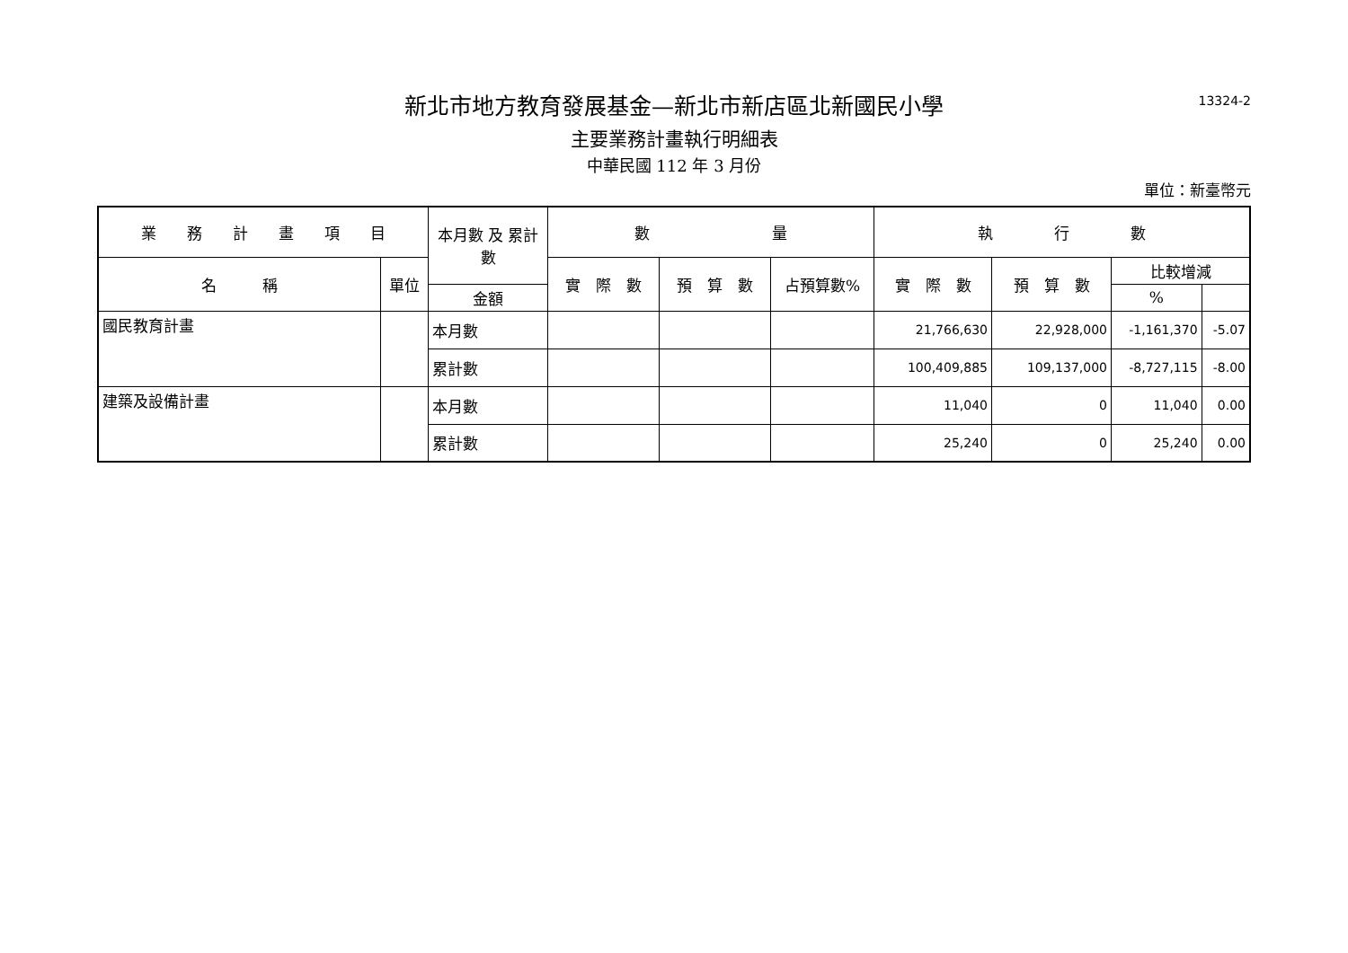13324-2
新北市地方教育發展基金—新北市新店區北新國民小學
主要業務計畫執行明細表
中華民國 112 年 3 月份
單位：新臺幣元
| 業 務 計 畫 項 目 | | 本月數 及 累計數 | 數 量 | | | 執 行 數 | | | |
| --- | --- | --- | --- | --- | --- | --- | --- | --- | --- |
| 名 稱 | 單位 | | 實 際 數 | 預 算 數 | 占預算數% | 實 際 數 | 預 算 數 | 比較增減 | |
| | | 金額 | | | | | | % | |
| 國民教育計畫 | | 本月數 | | | | 21,766,630 | 22,928,000 | -1,161,370 | -5.07 |
| | | 累計數 | | | | 100,409,885 | 109,137,000 | -8,727,115 | -8.00 |
| 建築及設備計畫 | | 本月數 | | | | 11,040 | 0 | 11,040 | 0.00 |
| | | 累計數 | | | | 25,240 | 0 | 25,240 | 0.00 |